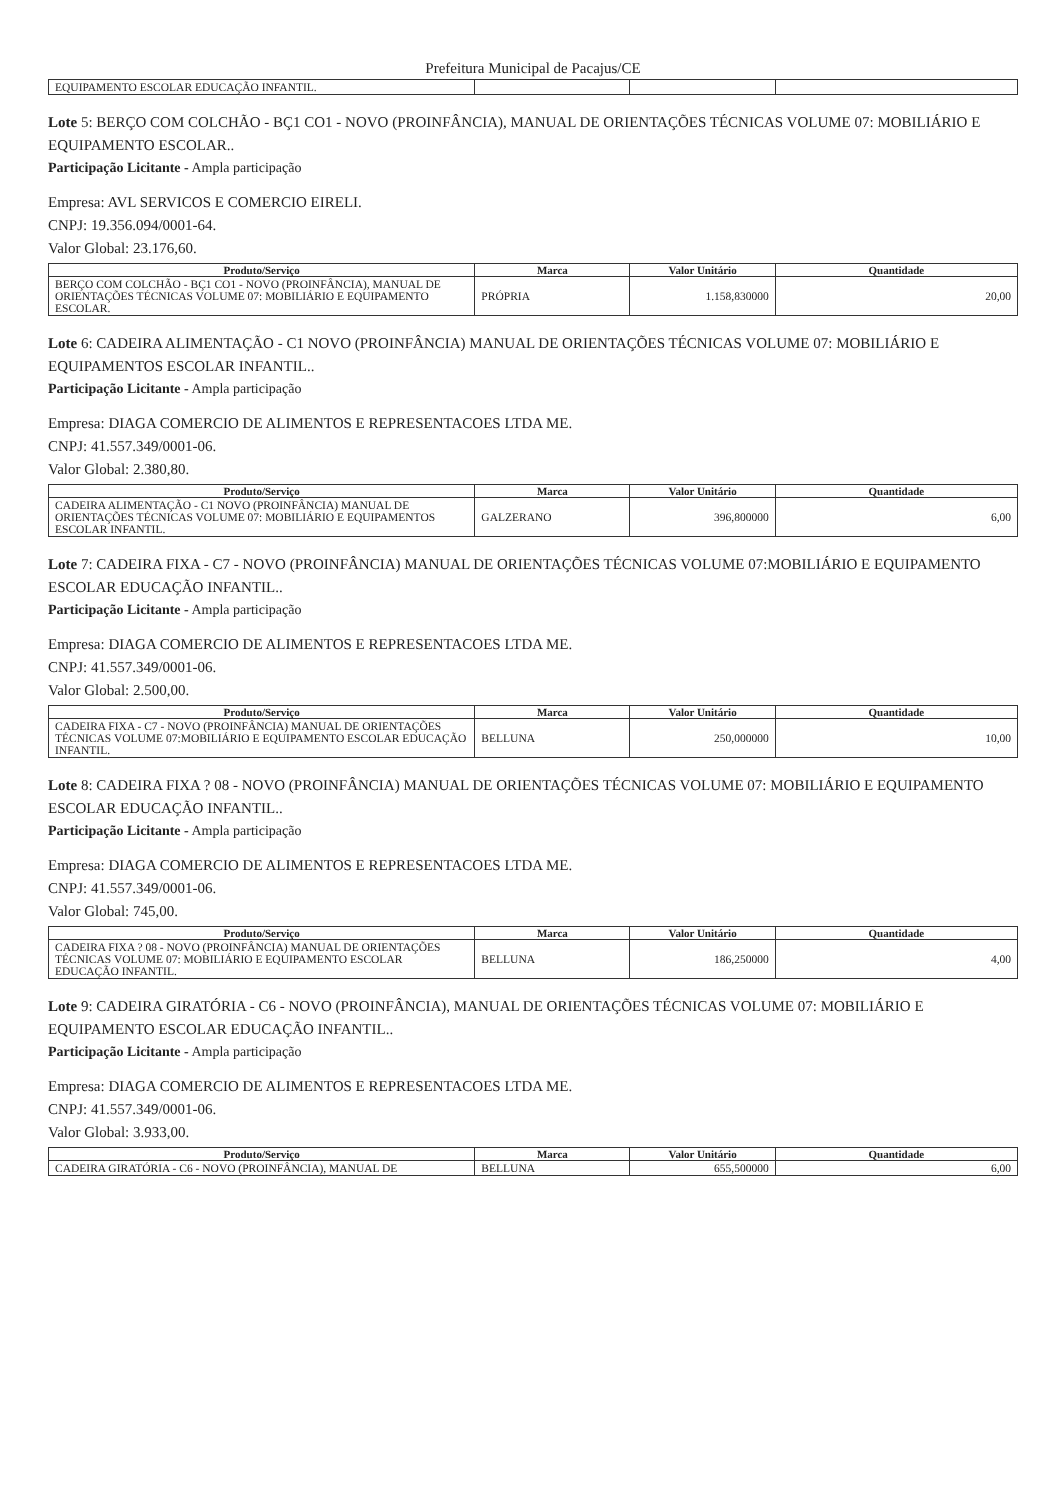Prefeitura Municipal de Pacajus/CE
| EQUIPAMENTO ESCOLAR EDUCAÇÃO INFANTIL. | | | |
Lote 5: BERÇO COM COLCHÃO - BÇ1 CO1 - NOVO (PROINFÂNCIA), MANUAL DE ORIENTAÇÕES TÉCNICAS VOLUME 07: MOBILIÁRIO E EQUIPAMENTO ESCOLAR..
Participação Licitante - Ampla participação
Empresa: AVL SERVICOS E COMERCIO EIRELI.
CNPJ: 19.356.094/0001-64.
Valor Global: 23.176,60.
| Produto/Serviço | Marca | Valor Unitário | Quantidade |
| --- | --- | --- | --- |
| BERÇO COM COLCHÃO - BÇ1 CO1 - NOVO (PROINFÂNCIA), MANUAL DE ORIENTAÇÕES TÉCNICAS VOLUME 07: MOBILIÁRIO E EQUIPAMENTO ESCOLAR. | PRÓPRIA | 1.158,830000 | 20,00 |
Lote 6: CADEIRA ALIMENTAÇÃO - C1 NOVO (PROINFÂNCIA) MANUAL DE ORIENTAÇÕES TÉCNICAS VOLUME 07: MOBILIÁRIO E EQUIPAMENTOS ESCOLAR INFANTIL..
Participação Licitante - Ampla participação
Empresa: DIAGA COMERCIO DE ALIMENTOS E REPRESENTACOES LTDA ME.
CNPJ: 41.557.349/0001-06.
Valor Global: 2.380,80.
| Produto/Serviço | Marca | Valor Unitário | Quantidade |
| --- | --- | --- | --- |
| CADEIRA ALIMENTAÇÃO - C1 NOVO (PROINFÂNCIA) MANUAL DE ORIENTAÇÕES TÉCNICAS VOLUME 07: MOBILIÁRIO E EQUIPAMENTOS ESCOLAR INFANTIL. | GALZERANO | 396,800000 | 6,00 |
Lote 7: CADEIRA FIXA - C7 - NOVO (PROINFÂNCIA) MANUAL DE ORIENTAÇÕES TÉCNICAS VOLUME 07:MOBILIÁRIO E EQUIPAMENTO ESCOLAR EDUCAÇÃO INFANTIL..
Participação Licitante - Ampla participação
Empresa: DIAGA COMERCIO DE ALIMENTOS E REPRESENTACOES LTDA ME.
CNPJ: 41.557.349/0001-06.
Valor Global: 2.500,00.
| Produto/Serviço | Marca | Valor Unitário | Quantidade |
| --- | --- | --- | --- |
| CADEIRA FIXA - C7 - NOVO (PROINFÂNCIA) MANUAL DE ORIENTAÇÕES TÉCNICAS VOLUME 07:MOBILIÁRIO E EQUIPAMENTO ESCOLAR EDUCAÇÃO INFANTIL. | BELLUNA | 250,000000 | 10,00 |
Lote 8: CADEIRA FIXA ? 08 - NOVO (PROINFÂNCIA) MANUAL DE ORIENTAÇÕES TÉCNICAS VOLUME 07: MOBILIÁRIO E EQUIPAMENTO ESCOLAR EDUCAÇÃO INFANTIL..
Participação Licitante - Ampla participação
Empresa: DIAGA COMERCIO DE ALIMENTOS E REPRESENTACOES LTDA ME.
CNPJ: 41.557.349/0001-06.
Valor Global: 745,00.
| Produto/Serviço | Marca | Valor Unitário | Quantidade |
| --- | --- | --- | --- |
| CADEIRA FIXA ? 08 - NOVO (PROINFÂNCIA) MANUAL DE ORIENTAÇÕES TÉCNICAS VOLUME 07: MOBILIÁRIO E EQUIPAMENTO ESCOLAR EDUCAÇÃO INFANTIL. | BELLUNA | 186,250000 | 4,00 |
Lote 9: CADEIRA GIRATÓRIA - C6 - NOVO (PROINFÂNCIA), MANUAL DE ORIENTAÇÕES TÉCNICAS VOLUME 07: MOBILIÁRIO E EQUIPAMENTO ESCOLAR EDUCAÇÃO INFANTIL..
Participação Licitante - Ampla participação
Empresa: DIAGA COMERCIO DE ALIMENTOS E REPRESENTACOES LTDA ME.
CNPJ: 41.557.349/0001-06.
Valor Global: 3.933,00.
| Produto/Serviço | Marca | Valor Unitário | Quantidade |
| --- | --- | --- | --- |
| CADEIRA GIRATÓRIA - C6 - NOVO (PROINFÂNCIA), MANUAL DE | BELLUNA | 655,500000 | 6,00 |